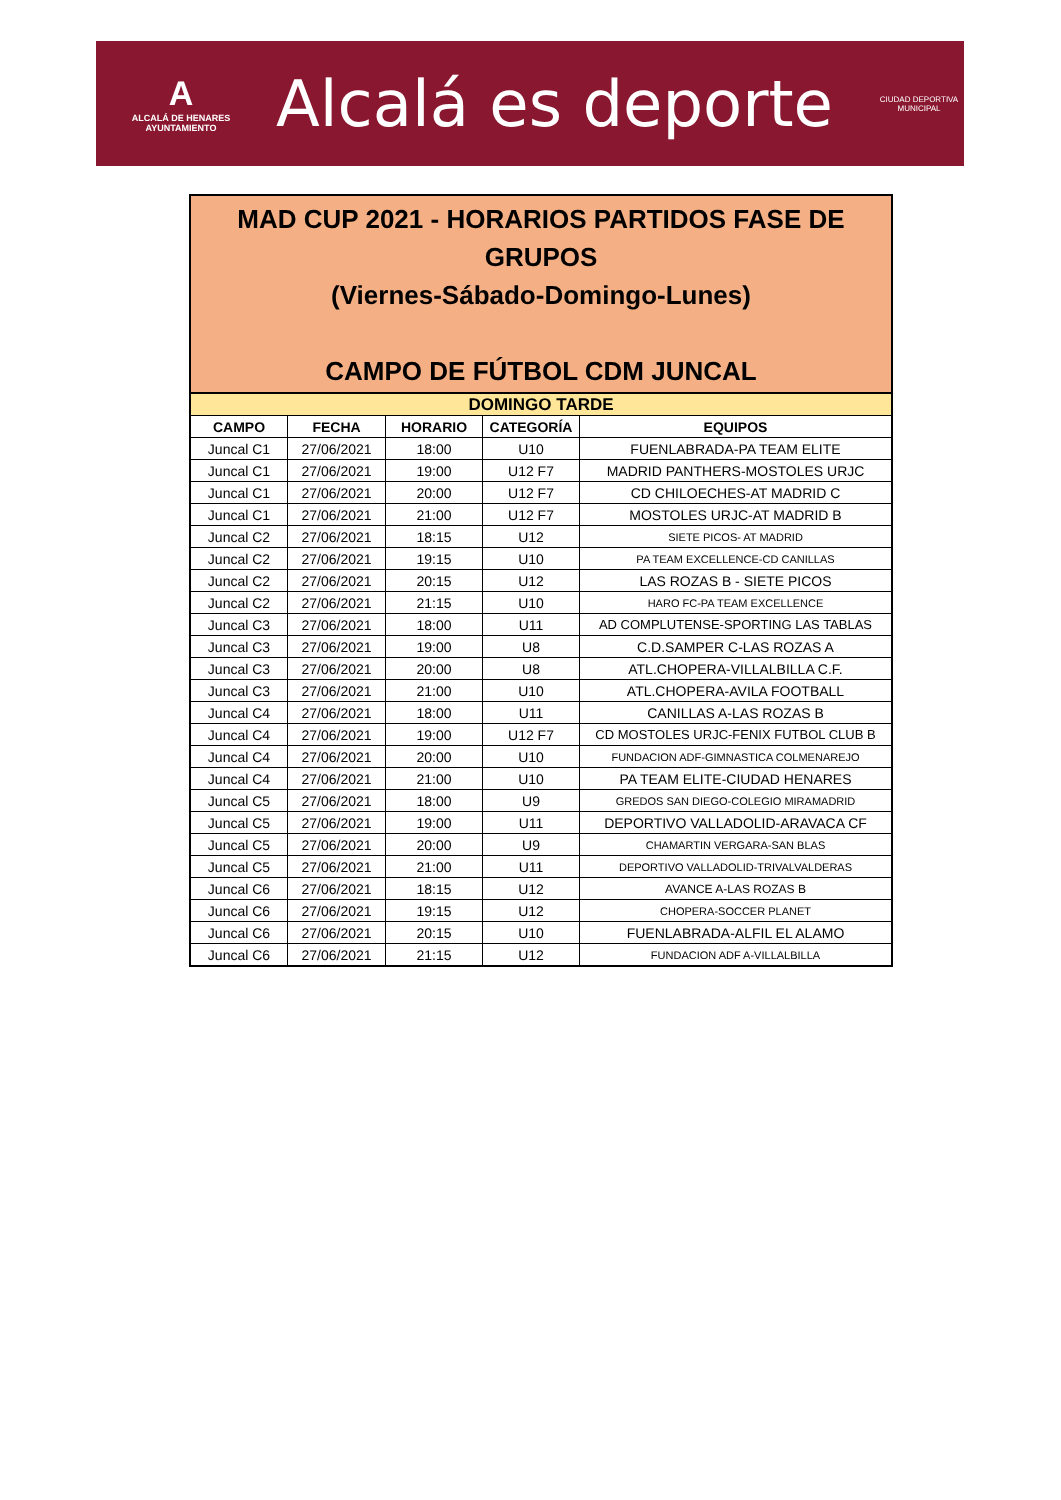A
ALCALÁ DE HENARES
AYUNTAMIENTO
Alcalá es deporte
CIUDAD DEPORTIVA
MUNICIPAL
MAD CUP 2021 - HORARIOS PARTIDOS FASE DE
GRUPOS
(Viernes-Sábado-Domingo-Lunes)
CAMPO DE FÚTBOL CDM JUNCAL
| DOMINGO TARDE | | | | |
| CAMPO | FECHA | HORARIO | CATEGORÍA | EQUIPOS |
| Juncal C1 | 27/06/2021 | 18:00 | U10 | FUENLABRADA-PA TEAM ELITE |
| Juncal C1 | 27/06/2021 | 19:00 | U12 F7 | MADRID PANTHERS-MOSTOLES URJC |
| Juncal C1 | 27/06/2021 | 20:00 | U12 F7 | CD CHILOECHES-AT MADRID C |
| Juncal C1 | 27/06/2021 | 21:00 | U12 F7 | MOSTOLES URJC-AT MADRID B |
| Juncal C2 | 27/06/2021 | 18:15 | U12 | SIETE PICOS- AT MADRID |
| Juncal C2 | 27/06/2021 | 19:15 | U10 | PA TEAM EXCELLENCE-CD CANILLAS |
| Juncal C2 | 27/06/2021 | 20:15 | U12 | LAS ROZAS B - SIETE PICOS |
| Juncal C2 | 27/06/2021 | 21:15 | U10 | HARO FC-PA TEAM EXCELLENCE |
| Juncal C3 | 27/06/2021 | 18:00 | U11 | AD COMPLUTENSE-SPORTING LAS TABLAS |
| Juncal C3 | 27/06/2021 | 19:00 | U8 | C.D.SAMPER C-LAS ROZAS A |
| Juncal C3 | 27/06/2021 | 20:00 | U8 | ATL.CHOPERA-VILLALBILLA C.F. |
| Juncal C3 | 27/06/2021 | 21:00 | U10 | ATL.CHOPERA-AVILA FOOTBALL |
| Juncal C4 | 27/06/2021 | 18:00 | U11 | CANILLAS A-LAS ROZAS B |
| Juncal C4 | 27/06/2021 | 19:00 | U12 F7 | CD MOSTOLES URJC-FENIX FUTBOL CLUB B |
| Juncal C4 | 27/06/2021 | 20:00 | U10 | FUNDACION ADF-GIMNASTICA COLMENAREJO |
| Juncal C4 | 27/06/2021 | 21:00 | U10 | PA TEAM ELITE-CIUDAD HENARES |
| Juncal C5 | 27/06/2021 | 18:00 | U9 | GREDOS SAN DIEGO-COLEGIO MIRAMADRID |
| Juncal C5 | 27/06/2021 | 19:00 | U11 | DEPORTIVO VALLADOLID-ARAVACA CF |
| Juncal C5 | 27/06/2021 | 20:00 | U9 | CHAMARTIN VERGARA-SAN BLAS |
| Juncal C5 | 27/06/2021 | 21:00 | U11 | DEPORTIVO VALLADOLID-TRIVALVALDERAS |
| Juncal C6 | 27/06/2021 | 18:15 | U12 | AVANCE A-LAS ROZAS B |
| Juncal C6 | 27/06/2021 | 19:15 | U12 | CHOPERA-SOCCER PLANET |
| Juncal C6 | 27/06/2021 | 20:15 | U10 | FUENLABRADA-ALFIL EL ALAMO |
| Juncal C6 | 27/06/2021 | 21:15 | U12 | FUNDACION ADF A-VILLALBILLA |